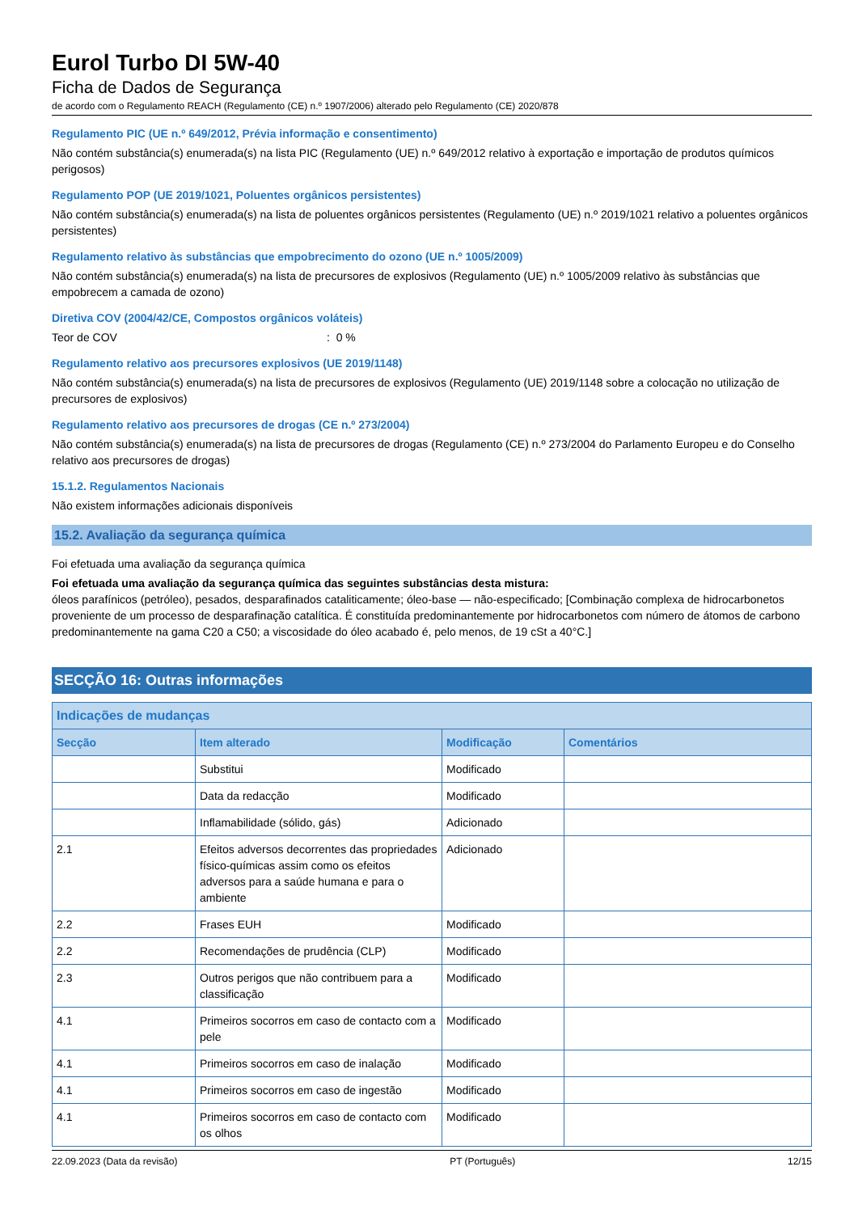Eurol Turbo DI 5W-40
Ficha de Dados de Segurança
de acordo com o Regulamento REACH (Regulamento (CE) n.º 1907/2006) alterado pelo Regulamento (CE) 2020/878
Regulamento PIC (UE n.º 649/2012, Prévia informação e consentimento)
Não contém substância(s) enumerada(s) na lista PIC (Regulamento (UE) n.º 649/2012 relativo à exportação e importação de produtos químicos perigosos)
Regulamento POP (UE 2019/1021, Poluentes orgânicos persistentes)
Não contém substância(s) enumerada(s) na lista de poluentes orgânicos persistentes (Regulamento (UE) n.º 2019/1021 relativo a poluentes orgânicos persistentes)
Regulamento relativo às substâncias que empobrecimento do ozono (UE n.º 1005/2009)
Não contém substância(s) enumerada(s) na lista de precursores de explosivos (Regulamento (UE) n.º 1005/2009 relativo às substâncias que empobrecem a camada de ozono)
Diretiva COV (2004/42/CE, Compostos orgânicos voláteis)
Teor de COV: 0 %
Regulamento relativo aos precursores explosivos (UE 2019/1148)
Não contém substância(s) enumerada(s) na lista de precursores de explosivos (Regulamento (UE) 2019/1148 sobre a colocação no utilização de precursores de explosivos)
Regulamento relativo aos precursores de drogas (CE n.º 273/2004)
Não contém substância(s) enumerada(s) na lista de precursores de drogas (Regulamento (CE) n.º 273/2004 do Parlamento Europeu e do Conselho relativo aos precursores de drogas)
15.1.2. Regulamentos Nacionais
Não existem informações adicionais disponíveis
15.2. Avaliação da segurança química
Foi efetuada uma avaliação da segurança química
Foi efetuada uma avaliação da segurança química das seguintes substâncias desta mistura:
óleos parafínicos (petróleo), pesados, desparafinados cataliticamente; óleo-base — não-especificado; [Combinação complexa de hidrocarbonetos proveniente de um processo de desparafinação catalítica. É constituída predominantemente por hidrocarbonetos com número de átomos de carbono predominantemente na gama C20 a C50; a viscosidade do óleo acabado é, pelo menos, de 19 cSt a 40°C.]
SECÇÃO 16: Outras informações
| Indicações de mudanças | | | |
| --- | --- | --- | --- |
| Secção | Item alterado | Modificação | Comentários |
| | Substitui | Modificado | |
| | Data da redacção | Modificado | |
| | Inflamabilidade (sólido, gás) | Adicionado | |
| 2.1 | Efeitos adversos decorrentes das propriedades físico-químicas assim como os efeitos adversos para a saúde humana e para o ambiente | Adicionado | |
| 2.2 | Frases EUH | Modificado | |
| 2.2 | Recomendações de prudência (CLP) | Modificado | |
| 2.3 | Outros perigos que não contribuem para a classificação | Modificado | |
| 4.1 | Primeiros socorros em caso de contacto com a pele | Modificado | |
| 4.1 | Primeiros socorros em caso de inalação | Modificado | |
| 4.1 | Primeiros socorros em caso de ingestão | Modificado | |
| 4.1 | Primeiros socorros em caso de contacto com os olhos | Modificado | |
22.09.2023 (Data da revisão) PT (Português) 12/15